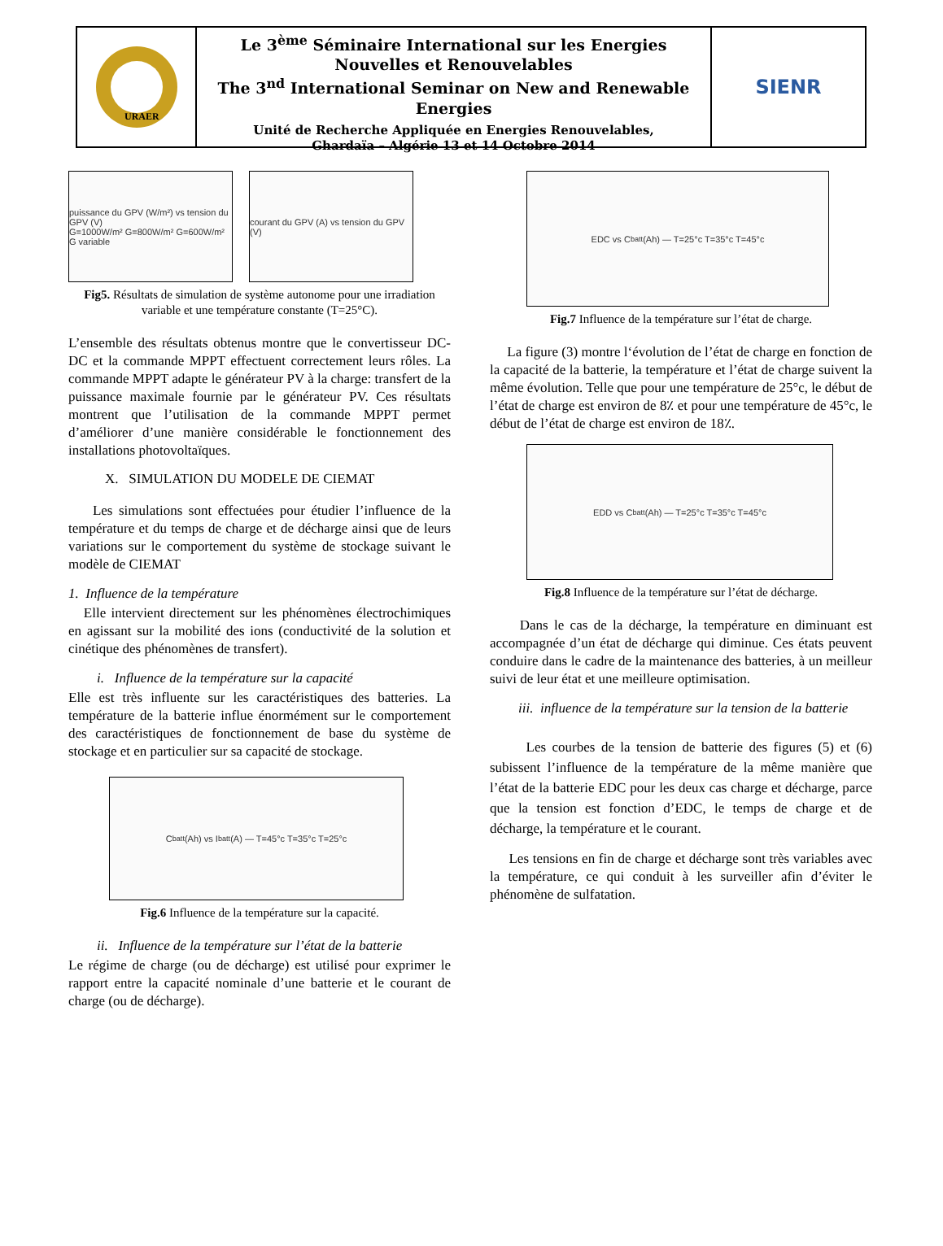URAER
Le 3<sup>ème</sup> Séminaire International sur les Energies Nouvelles et Renouvelables
The 3<sup>nd</sup> International Seminar on New and Renewable Energies
Unité de Recherche Appliquée en Energies Renouvelables,
Ghardaïa – Algérie 13 et 14 Octobre 2014
SIENR
puissance du GPV (W/m²) vs tension du GPV (V)
G=1000W/m² G=800W/m² G=600W/m² G variable
courant du GPV (A) vs tension du GPV (V)
Fig5. Résultats de simulation de système autonome pour une irradiation variable et une température constante (T=25°C).
L’ensemble des résultats obtenus montre que le convertisseur DC-DC et la commande MPPT effectuent correctement leurs rôles. La commande MPPT adapte le générateur PV à la charge: transfert de la puissance maximale fournie par le générateur PV. Ces résultats montrent que l’utilisation de la commande MPPT permet d’améliorer d’une manière considérable le fonctionnement des installations photovoltaïques.
X. SIMULATION DU MODELE DE CIEMAT
Les simulations sont effectuées pour étudier l’influence de la température et du temps de charge et de décharge ainsi que de leurs variations sur le comportement du système de stockage suivant le modèle de CIEMAT
1. Influence de la température
Elle intervient directement sur les phénomènes électrochimiques en agissant sur la mobilité des ions (conductivité de la solution et cinétique des phénomènes de transfert).
i. Influence de la température sur la capacité
Elle est très influente sur les caractéristiques des batteries. La température de la batterie influe énormément sur le comportement des caractéristiques de fonctionnement de base du système de stockage et en particulier sur sa capacité de stockage.
C<sub>batt</sub> (Ah) vs I<sub>batt</sub> (A) — T=45°c T=35°c T=25°c
Fig.6 Influence de la température sur la capacité.
ii. Influence de la température sur l’état de la batterie
Le régime de charge (ou de décharge) est utilisé pour exprimer le rapport entre la capacité nominale d’une batterie et le courant de charge (ou de décharge).
EDC vs C<sub>batt</sub> (Ah) — T=25°c T=35°c T=45°c
Fig.7 Influence de la température sur l’état de charge.
La figure (3) montre l‘évolution de l’état de charge en fonction de la capacité de la batterie, la température et l’état de charge suivent la même évolution. Telle que pour une température de 25°c, le début de l’état de charge est environ de 8٪ et pour une température de 45°c, le début de l’état de charge est environ de 18٪.
EDD vs C<sub>batt</sub> (Ah) — T=25°c T=35°c T=45°c
Fig.8 Influence de la température sur l’état de décharge.
Dans le cas de la décharge, la température en diminuant est accompagnée d’un état de décharge qui diminue. Ces états peuvent conduire dans le cadre de la maintenance des batteries, à un meilleur suivi de leur état et une meilleure optimisation.
iii. influence de la température sur la tension de la batterie
Les courbes de la tension de batterie des figures (5) et (6) subissent l’influence de la température de la même manière que l’état de la batterie EDC pour les deux cas charge et décharge, parce que la tension est fonction d’EDC, le temps de charge et de décharge, la température et le courant.
Les tensions en fin de charge et décharge sont très variables avec la température, ce qui conduit à les surveiller afin d’éviter le phénomène de sulfatation.